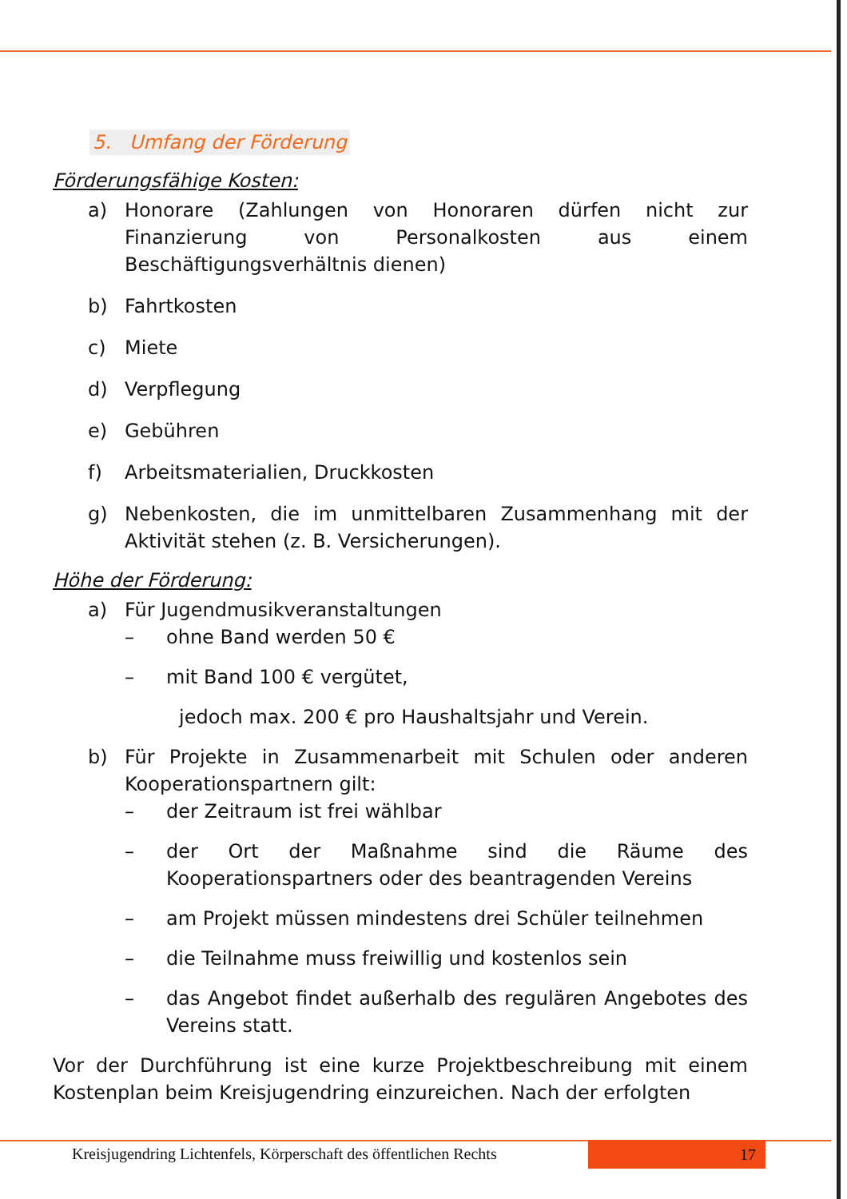5. Umfang der Förderung
Förderungsfähige Kosten:
a) Honorare (Zahlungen von Honoraren dürfen nicht zur Finanzierung von Personalkosten aus einem Beschäftigungsverhältnis dienen)
b) Fahrtkosten
c) Miete
d) Verpflegung
e) Gebühren
f) Arbeitsmaterialien, Druckkosten
g) Nebenkosten, die im unmittelbaren Zusammenhang mit der Aktivität stehen (z. B. Versicherungen).
Höhe der Förderung:
a) Für Jugendmusikveranstaltungen
– ohne Band werden 50 €
– mit Band 100 € vergütet,
jedoch max. 200 € pro Haushaltsjahr und Verein.
b) Für Projekte in Zusammenarbeit mit Schulen oder anderen Kooperationspartnern gilt:
– der Zeitraum ist frei wählbar
– der Ort der Maßnahme sind die Räume des Kooperationspartners oder des beantragenden Vereins
– am Projekt müssen mindestens drei Schüler teilnehmen
– die Teilnahme muss freiwillig und kostenlos sein
– das Angebot findet außerhalb des regulären Angebotes des Vereins statt.
Vor der Durchführung ist eine kurze Projektbeschreibung mit einem Kostenplan beim Kreisjugendring einzureichen. Nach der erfolgten
Kreisjugendring Lichtenfels, Körperschaft des öffentlichen Rechts
17